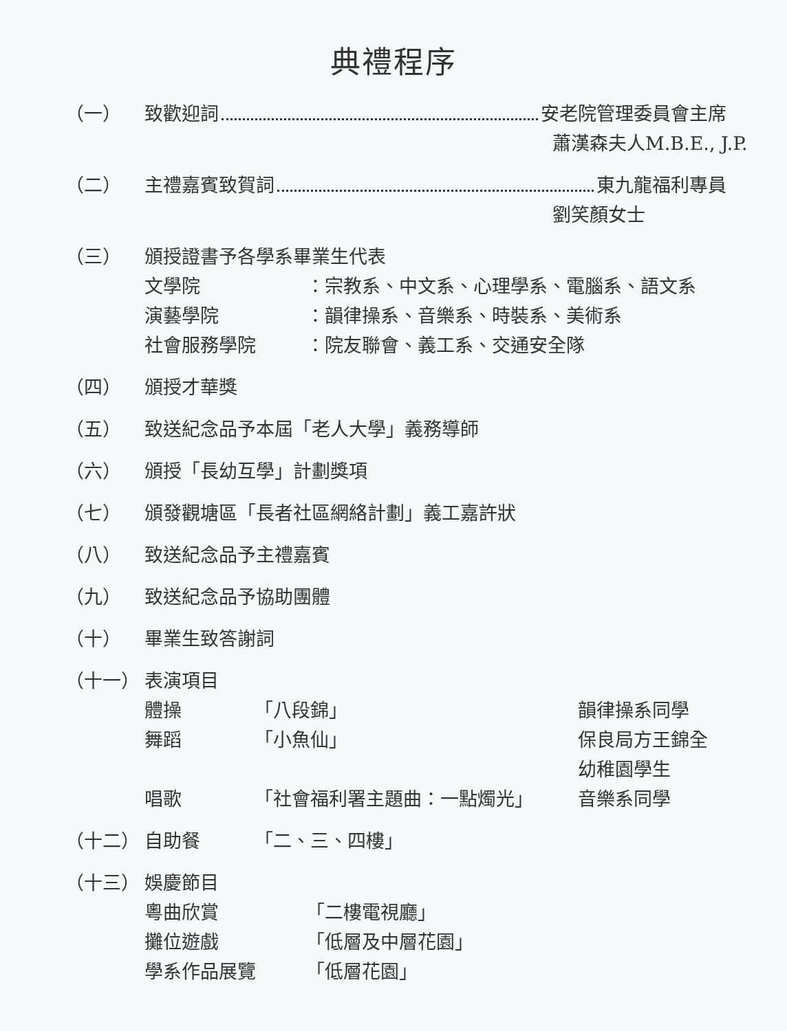典禮程序
（一） 致歡迎詞 安老院管理委員會主席
蕭漢森夫人M.B.E., J.P.
（二） 主禮嘉賓致賀詞 東九龍福利專員
劉笑顏女士
（三） 頒授證書予各學系畢業生代表
文學院 ：宗教系、中文系、心理學系、電腦系、語文系
演藝學院 ：韻律操系、音樂系、時裝系、美術系
社會服務學院 ：院友聯會、義工系、交通安全隊
（四） 頒授才華獎
（五） 致送紀念品予本屆「老人大學」義務導師
（六） 頒授「長幼互學」計劃獎項
（七） 頒發觀塘區「長者社區網絡計劃」義工嘉許狀
（八） 致送紀念品予主禮嘉賓
（九） 致送紀念品予協助團體
（十） 畢業生致答謝詞
（十一） 表演項目
體操 「八段錦」 韻律操系同學
舞蹈 「小魚仙」 保良局方王錦全
幼稚園學生
唱歌 「社會福利署主題曲：一點燭光」 音樂系同學
（十二） 自助餐 「二、三、四樓」
（十三） 娛慶節目
粵曲欣賞 「二樓電視廳」
攤位遊戲 「低層及中層花園」
學系作品展覽 「低層花園」